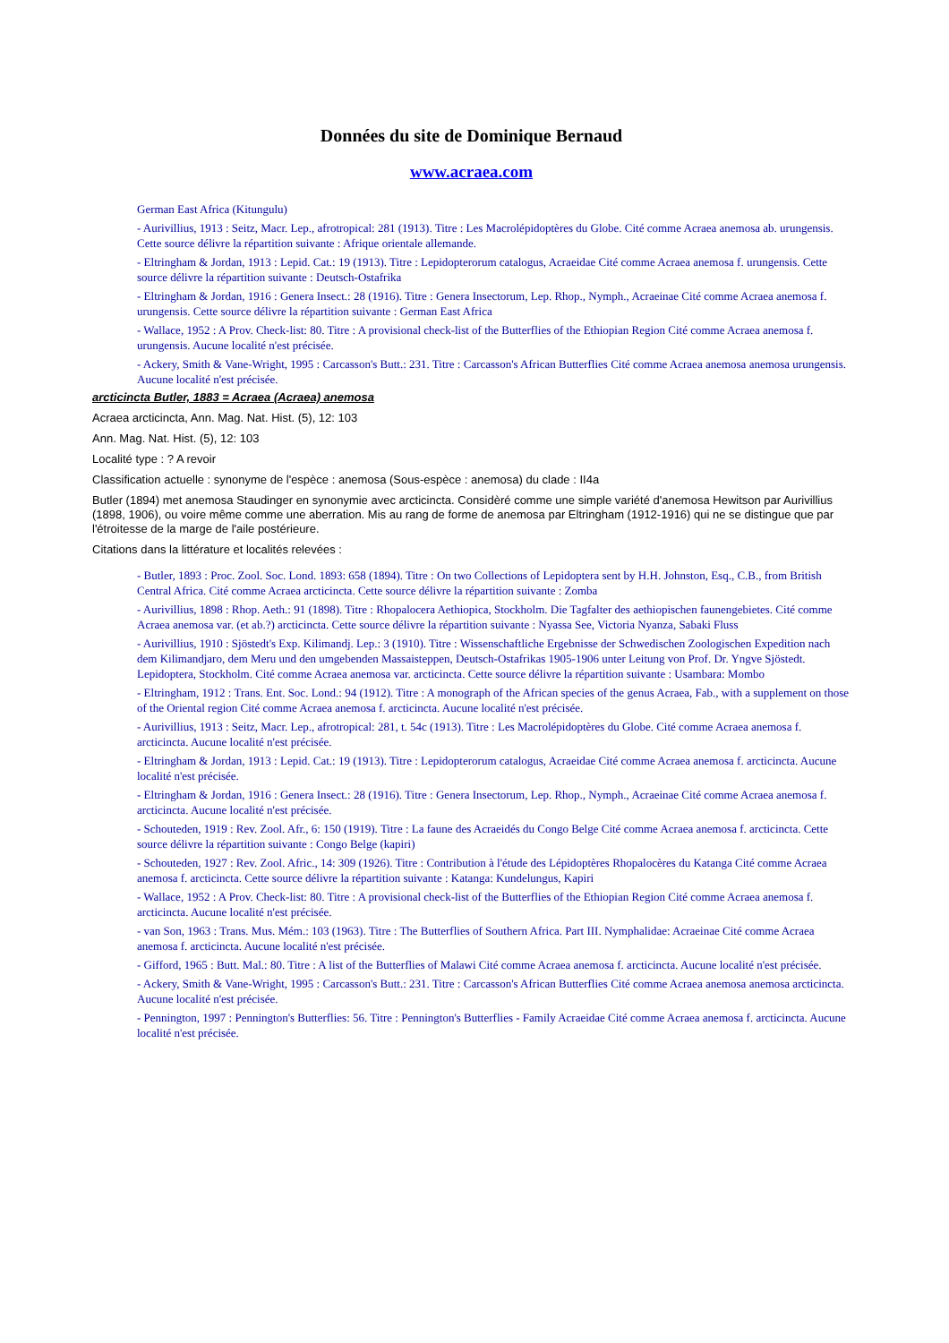Données du site de Dominique Bernaud
www.acraea.com
German East Africa (Kitungulu)
- Aurivillius, 1913 : Seitz, Macr. Lep., afrotropical: 281 (1913). Titre : Les Macrolépidoptères du Globe. Cité comme Acraea anemosa ab. urungensis. Cette source délivre la répartition suivante : Afrique orientale allemande.
- Eltringham & Jordan, 1913 : Lepid. Cat.: 19 (1913). Titre : Lepidopterorum catalogus, Acraeidae Cité comme Acraea anemosa f. urungensis. Cette source délivre la répartition suivante : Deutsch-Ostafrika
- Eltringham & Jordan, 1916 : Genera Insect.: 28 (1916). Titre : Genera Insectorum, Lep. Rhop., Nymph., Acraeinae Cité comme Acraea anemosa f. urungensis. Cette source délivre la répartition suivante : German East Africa
- Wallace, 1952 : A Prov. Check-list: 80. Titre : A provisional check-list of the Butterflies of the Ethiopian Region Cité comme Acraea anemosa f. urungensis. Aucune localité n'est précisée.
- Ackery, Smith & Vane-Wright, 1995 : Carcasson's Butt.: 231. Titre : Carcasson's African Butterflies Cité comme Acraea anemosa anemosa urungensis. Aucune localité n'est précisée.
arcticincta Butler, 1883 = Acraea (Acraea) anemosa
Acraea arcticincta, Ann. Mag. Nat. Hist. (5), 12: 103
Ann. Mag. Nat. Hist. (5), 12: 103
Localité type : ? A revoir
Classification actuelle : synonyme de l'espèce : anemosa (Sous-espèce : anemosa) du clade : II4a
Butler (1894) met anemosa Staudinger en synonymie avec arcticincta. Considèré comme une simple variété d'anemosa Hewitson par Aurivillius (1898, 1906), ou voire même comme une aberration. Mis au rang de forme de anemosa par Eltringham (1912-1916) qui ne se distingue que par l'étroitesse de la marge de l'aile postérieure.
Citations dans la littérature et localités relevées :
- Butler, 1893 : Proc. Zool. Soc. Lond. 1893: 658 (1894). Titre : On two Collections of Lepidoptera sent by H.H. Johnston, Esq., C.B., from British Central Africa. Cité comme Acraea arcticincta. Cette source délivre la répartition suivante : Zomba
- Aurivillius, 1898 : Rhop. Aeth.: 91 (1898). Titre : Rhopalocera Aethiopica, Stockholm. Die Tagfalter des aethiopischen faunengebietes. Cité comme Acraea anemosa var. (et ab.?) arcticincta. Cette source délivre la répartition suivante : Nyassa See, Victoria Nyanza, Sabaki Fluss
- Aurivillius, 1910 : Sjöstedt's Exp. Kilimandj. Lep.: 3 (1910). Titre : Wissenschaftliche Ergebnisse der Schwedischen Zoologischen Expedition nach dem Kilimandjaro, dem Meru und den umgebenden Massaisteppen, Deutsch-Ostafrikas 1905-1906 unter Leitung von Prof. Dr. Yngve Sjöstedt. Lepidoptera, Stockholm. Cité comme Acraea anemosa var. arcticincta. Cette source délivre la répartition suivante : Usambara: Mombo
- Eltringham, 1912 : Trans. Ent. Soc. Lond.: 94 (1912). Titre : A monograph of the African species of the genus Acraea, Fab., with a supplement on those of the Oriental region Cité comme Acraea anemosa f. arcticincta. Aucune localité n'est précisée.
- Aurivillius, 1913 : Seitz, Macr. Lep., afrotropical: 281, t. 54c (1913). Titre : Les Macrolépidoptères du Globe. Cité comme Acraea anemosa f. arcticincta. Aucune localité n'est précisée.
- Eltringham & Jordan, 1913 : Lepid. Cat.: 19 (1913). Titre : Lepidopterorum catalogus, Acraeidae Cité comme Acraea anemosa f. arcticincta. Aucune localité n'est précisée.
- Eltringham & Jordan, 1916 : Genera Insect.: 28 (1916). Titre : Genera Insectorum, Lep. Rhop., Nymph., Acraeinae Cité comme Acraea anemosa f. arcticincta. Aucune localité n'est précisée.
- Schouteden, 1919 : Rev. Zool. Afr., 6: 150 (1919). Titre : La faune des Acraeidés du Congo Belge Cité comme Acraea anemosa f. arcticincta. Cette source délivre la répartition suivante : Congo Belge (kapiri)
- Schouteden, 1927 : Rev. Zool. Afric., 14: 309 (1926). Titre : Contribution à l'étude des Lépidoptères Rhopalocères du Katanga Cité comme Acraea anemosa f. arcticincta. Cette source délivre la répartition suivante : Katanga: Kundelungus, Kapiri
- Wallace, 1952 : A Prov. Check-list: 80. Titre : A provisional check-list of the Butterflies of the Ethiopian Region Cité comme Acraea anemosa f. arcticincta. Aucune localité n'est précisée.
- van Son, 1963 : Trans. Mus. Mém.: 103 (1963). Titre : The Butterflies of Southern Africa. Part III. Nymphalidae: Acraeinae Cité comme Acraea anemosa f. arcticincta. Aucune localité n'est précisée.
- Gifford, 1965 : Butt. Mal.: 80. Titre : A list of the Butterflies of Malawi Cité comme Acraea anemosa f. arcticincta. Aucune localité n'est précisée.
- Ackery, Smith & Vane-Wright, 1995 : Carcasson's Butt.: 231. Titre : Carcasson's African Butterflies Cité comme Acraea anemosa anemosa arcticincta. Aucune localité n'est précisée.
- Pennington, 1997 : Pennington's Butterflies: 56. Titre : Pennington's Butterflies - Family Acraeidae Cité comme Acraea anemosa f. arcticincta. Aucune localité n'est précisée.